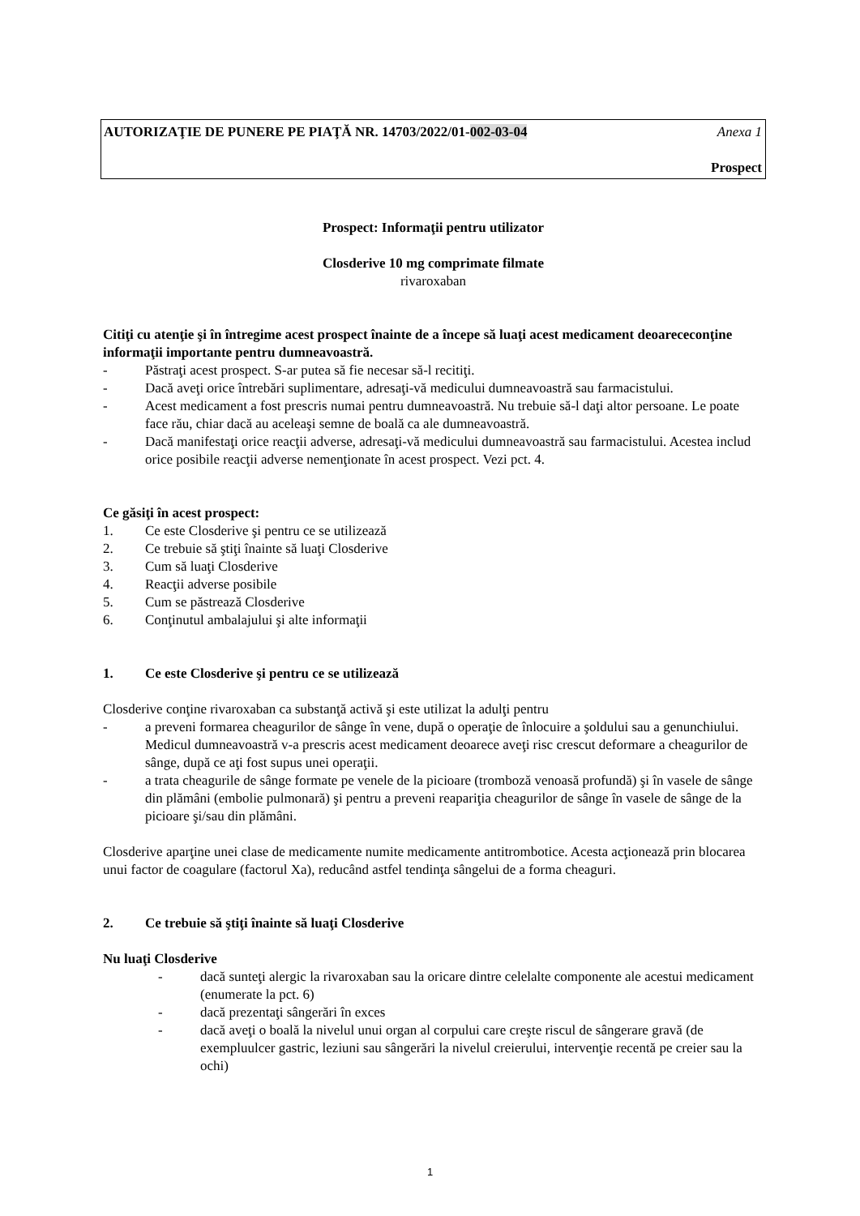AUTORIZAŢIE DE PUNERE PE PIAŢĂ NR. 14703/2022/01-002-03-04 Anexa 1
Prospect
Prospect: Informaţii pentru utilizator
Closderive 10 mg comprimate filmate
rivaroxaban
Citiţi cu atenţie şi în întregime acest prospect înainte de a începe să luaţi acest medicament deoarececonţine informaţii importante pentru dumneavoastră.
- Păstraţi acest prospect. S-ar putea să fie necesar să-l recitiţi.
- Dacă aveţi orice întrebări suplimentare, adresaţi-vă medicului dumneavoastră sau farmacistului.
- Acest medicament a fost prescris numai pentru dumneavoastră. Nu trebuie să-l daţi altor persoane. Le poate face rău, chiar dacă au aceleaşi semne de boală ca ale dumneavoastră.
- Dacă manifestaţi orice reacţii adverse, adresaţi-vă medicului dumneavoastră sau farmacistului. Acestea includ orice posibile reacţii adverse nemenţionate în acest prospect. Vezi pct. 4.
Ce găsiţi în acest prospect:
1. Ce este Closderive şi pentru ce se utilizează
2. Ce trebuie să ştiţi înainte să luaţi Closderive
3. Cum să luaţi Closderive
4. Reacţii adverse posibile
5. Cum se păstrează Closderive
6. Conţinutul ambalajului şi alte informaţii
1. Ce este Closderive şi pentru ce se utilizează
Closderive conţine rivaroxaban ca substanţă activă şi este utilizat la adulţi pentru
- a preveni formarea cheagurilor de sânge în vene, după o operaţie de înlocuire a şoldului sau a genunchiului. Medicul dumneavoastră v-a prescris acest medicament deoarece aveţi risc crescut deformare a cheagurilor de sânge, după ce aţi fost supus unei operaţii.
- a trata cheagurile de sânge formate pe venele de la picioare (tromboză venoasă profundă) şi în vasele de sânge din plămâni (embolie pulmonară) şi pentru a preveni reapariţia cheagurilor de sânge în vasele de sânge de la picioare şi/sau din plămâni.
Closderive aparţine unei clase de medicamente numite medicamente antitrombotice. Acesta acţionează prin blocarea unui factor de coagulare (factorul Xa), reducând astfel tendinţa sângelui de a forma cheaguri.
2. Ce trebuie să ştiţi înainte să luaţi Closderive
Nu luaţi Closderive
- dacă sunteţi alergic la rivaroxaban sau la oricare dintre celelalte componente ale acestui medicament
(enumerate la pct. 6)
- dacă prezentaţi sângerări în exces
- dacă aveţi o boală la nivelul unui organ al corpului care creşte riscul de sângerare gravă (de exempluulcer gastric, leziuni sau sângerări la nivelul creierului, intervenţie recentă pe creier sau la ochi)
1